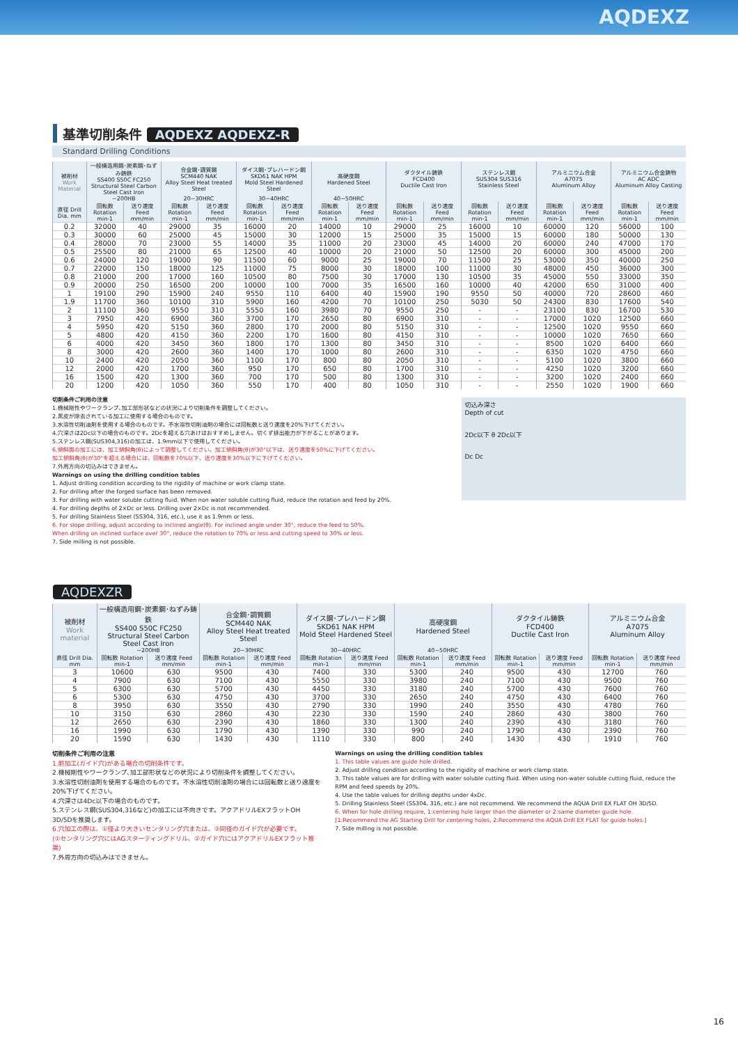AQDEXZ
基準切削条件 AQDEXZ AQDEXZ-R
Standard Drilling Conditions
| 被削材 Work Material | 一般構造用鋼･炭素鋼･ねずみ鋳鉄 SS400 S50C FC250 Structural Steel Carbon Steel Cast Iron | | 合金鋼･調質鋼 SCM440 NAK Alloy Steel Heat treated Steel | | ダイス鋼･プレハードン鋼 SKD61 NAK HPM Mold Steel Hardened Steel | | 高硬度鋼 Hardened Steel | | ダクタイル鋳鉄 FCD400 Ductile Cast Iron | | ステンレス鋼 SUS304 SUS316 Stainless Steel | | アルミニウム合金 A7075 Aluminum Alloy | | アルミニウム合金鋳物 AC ADC Aluminum Alloy Casting | |
| --- | --- | --- | --- | --- | --- | --- | --- | --- | --- | --- | --- | --- | --- | --- | --- | --- |
| | ~200HB | | 20~30HRC | | 30~40HRC | | 40~50HRC | | | | | | | | | |
| 直径 Drill Dia. mm | 回転数 Rotation min-1 | 送り速度 Feed mm/min | 回転数 Rotation min-1 | 送り速度 Feed mm/min | 回転数 Rotation min-1 | 送り速度 Feed mm/min | 回転数 Rotation min-1 | 送り速度 Feed mm/min | 回転数 Rotation min-1 | 送り速度 Feed mm/min | 回転数 Rotation min-1 | 送り速度 Feed mm/min | 回転数 Rotation min-1 | 送り速度 Feed mm/min | 回転数 Rotation min-1 | 送り速度 Feed mm/min |
| 0.2 | 32000 | 40 | 29000 | 35 | 16000 | 20 | 14000 | 10 | 29000 | 25 | 16000 | 10 | 60000 | 120 | 56000 | 100 |
| 0.3 | 30000 | 60 | 25000 | 45 | 15000 | 30 | 12000 | 15 | 25000 | 35 | 15000 | 15 | 60000 | 180 | 50000 | 130 |
| 0.4 | 28000 | 70 | 23000 | 55 | 14000 | 35 | 11000 | 20 | 23000 | 45 | 14000 | 20 | 60000 | 240 | 47000 | 170 |
| 0.5 | 25500 | 80 | 21000 | 65 | 12500 | 40 | 10000 | 20 | 21000 | 50 | 12500 | 20 | 60000 | 300 | 45000 | 200 |
| 0.6 | 24000 | 120 | 19000 | 90 | 11500 | 60 | 9000 | 25 | 19000 | 70 | 11500 | 25 | 53000 | 350 | 40000 | 250 |
| 0.7 | 22000 | 150 | 18000 | 125 | 11000 | 75 | 8000 | 30 | 18000 | 100 | 11000 | 30 | 48000 | 450 | 36000 | 300 |
| 0.8 | 21000 | 200 | 17000 | 160 | 10500 | 80 | 7500 | 30 | 17000 | 130 | 10500 | 35 | 45000 | 550 | 33000 | 350 |
| 0.9 | 20000 | 250 | 16500 | 200 | 10000 | 100 | 7000 | 35 | 16500 | 160 | 10000 | 40 | 42000 | 650 | 31000 | 400 |
| 1 | 19100 | 290 | 15900 | 240 | 9550 | 110 | 6400 | 40 | 15900 | 190 | 9550 | 50 | 40000 | 720 | 28600 | 460 |
| 1.9 | 11700 | 360 | 10100 | 310 | 5900 | 160 | 4200 | 70 | 10100 | 250 | 5030 | 50 | 24300 | 830 | 17600 | 540 |
| 2 | 11100 | 360 | 9550 | 310 | 5550 | 160 | 3980 | 70 | 9550 | 250 | - | - | 23100 | 830 | 16700 | 530 |
| 3 | 7950 | 420 | 6900 | 360 | 3700 | 170 | 2650 | 80 | 6900 | 310 | - | - | 17000 | 1020 | 12500 | 660 |
| 4 | 5950 | 420 | 5150 | 360 | 2800 | 170 | 2000 | 80 | 5150 | 310 | - | - | 12500 | 1020 | 9550 | 660 |
| 5 | 4800 | 420 | 4150 | 360 | 2200 | 170 | 1600 | 80 | 4150 | 310 | - | - | 10000 | 1020 | 7650 | 660 |
| 6 | 4000 | 420 | 3450 | 360 | 1800 | 170 | 1300 | 80 | 3450 | 310 | - | - | 8500 | 1020 | 6400 | 660 |
| 8 | 3000 | 420 | 2600 | 360 | 1400 | 170 | 1000 | 80 | 2600 | 310 | - | - | 6350 | 1020 | 4750 | 660 |
| 10 | 2400 | 420 | 2050 | 360 | 1100 | 170 | 800 | 80 | 2050 | 310 | - | - | 5100 | 1020 | 3800 | 660 |
| 12 | 2000 | 420 | 1700 | 360 | 950 | 170 | 650 | 80 | 1700 | 310 | - | - | 4250 | 1020 | 3200 | 660 |
| 16 | 1500 | 420 | 1300 | 360 | 700 | 170 | 500 | 80 | 1300 | 310 | - | - | 3200 | 1020 | 2400 | 660 |
| 20 | 1200 | 420 | 1050 | 360 | 550 | 170 | 400 | 80 | 1050 | 310 | - | - | 2550 | 1020 | 1900 | 660 |
切削条件ご利用の注意
1.機械剛性やワークランプ､加工部形状などの状況により切削条件を調整してください。
2.黒皮が除去されている加工に使用する場合のものです。
3.水溶性切削油剤を使用する場合のものです。不水溶性切削油剤の場合には回転数と送り速度を20%下げてください。
4.穴深さは2Dc以下の場合のものです。2Dcを超える穴あけはおすすめしません。切くず排出能力が下がることがあります。
5.ステンレス鋼(SUS304,316)の加工は、1.9mm以下で使用してください。
6.傾斜面の加工には、加工傾斜角(θ)によって調整してください。加工傾斜角(θ)が30°以下は、送り速度を50%に下げてください。
加工傾斜角(θ)が30°を超える場合には、回転数を70%以下、送り速度を30%以下に下げてください。
7.外周方向の切込みはできません。
Warnings on using the drilling condition tables
1. Adjust drilling condition according to the rigidity of machine or work clamp state.
2. For drilling after the forged surface has been removed.
3. For drilling with water soluble cutting fluid. When non water soluble cutting fluid, reduce the rotation and feed by 20%.
4. For drilling depths of 2×Dc or less. Drilling over 2×Dc is not recommended.
5. For drilling Stainless Steel (SS304, 316, etc.), use it as 1.9mm or less.
6. For slope drilling, adjust according to inclined angle(θ). For inclined angle under 30°, reduce the feed to 50%.
When drilling on inclined surface over 30°, reduce the rotation to 70% or less and cutting speed to 30% or less.
7. Side milling is not possible.
切込み深さ
Depth of cut
2Dc以下 θ 2Dc以下
Dc Dc
AQDEXZR
| 被削材 Work material | 一般構造用鋼･炭素鋼･ねずみ鋳鉄 SS400 S50C FC250 Structural Steel Carbon Steel Cast Iron | | 合金鋼･調質鋼 SCM440 NAK Alloy Steel Heat treated Steel | | ダイス鋼･プレハードン鋼 SKD61 NAK HPM Mold Steel Hardened Steel | | 高硬度鋼 Hardened Steel | | ダクタイル鋳鉄 FCD400 Ductile Cast Iron | | アルミニウム合金 A7075 Aluminum Alloy | |
| --- | --- | --- | --- | --- | --- | --- | --- | --- | --- | --- | --- | --- |
| | ~200HB | | 20~30HRC | | 30~40HRC | | 40~50HRC | | | | | |
| 直径 Drill Dia. mm | 回転数 Rotation min-1 | 送り速度 Feed mm/min | 回転数 Rotation min-1 | 送り速度 Feed mm/min | 回転数 Rotation min-1 | 送り速度 Feed mm/min | 回転数 Rotation min-1 | 送り速度 Feed mm/min | 回転数 Rotation min-1 | 送り速度 Feed mm/min | 回転数 Rotation min-1 | 送り速度 Feed mm/min |
| 3 | 10600 | 630 | 9500 | 430 | 7400 | 330 | 5300 | 240 | 9500 | 430 | 12700 | 760 |
| 4 | 7900 | 630 | 7100 | 430 | 5550 | 330 | 3980 | 240 | 7100 | 430 | 9500 | 760 |
| 5 | 6300 | 630 | 5700 | 430 | 4450 | 330 | 3180 | 240 | 5700 | 430 | 7600 | 760 |
| 6 | 5300 | 630 | 4750 | 430 | 3700 | 330 | 2650 | 240 | 4750 | 430 | 6400 | 760 |
| 8 | 3950 | 630 | 3550 | 430 | 2790 | 330 | 1990 | 240 | 3550 | 430 | 4780 | 760 |
| 10 | 3150 | 630 | 2860 | 430 | 2230 | 330 | 1590 | 240 | 2860 | 430 | 3800 | 760 |
| 12 | 2650 | 630 | 2390 | 430 | 1860 | 330 | 1300 | 240 | 2390 | 430 | 3180 | 760 |
| 16 | 1990 | 630 | 1790 | 430 | 1390 | 330 | 990 | 240 | 1790 | 430 | 2390 | 760 |
| 20 | 1590 | 630 | 1430 | 430 | 1110 | 330 | 800 | 240 | 1430 | 430 | 1910 | 760 |
切削条件ご利用の注意
1.前加工(ガイド穴)がある場合の切削条件です。
2.機械剛性やワークランプ､加工部形状などの状況により切削条件を調整してください。
3.水溶性切削油剤を使用する場合のものです。不水溶性切削油剤の場合には回転数と送り速度を20%下げてください。
4.穴深さは4Dc以下の場合のものです。
5.ステンレス鋼(SUS304,316など)の加工には不向きです。アクアドリルEXフラットOH 3D/5Dを推奨します。
6.穴加工の際は、①径より大きいセンタリング穴または、②同径のガイド穴が必要です。
(①センタリング穴にはAGスターティングドリル、②ガイド穴にはアクアドリルEXフラット推奨)
7.外周方向の切込みはできません。
Warnings on using the drilling condition tables
1. This table values are guide hole drilled.
2. Adjust drilling condition according to the rigidity of machine or work clamp state.
3. This table values are for drilling with water soluble cutting fluid. When using non-water soluble cutting fluid, reduce the RPM and feed speeds by 20%.
4. Use the table values for drilling depths under 4xDc.
5. Drilling Stainless Steel (SS304, 316, etc.) are not recommend. We recommend the AQUA Drill EX FLAT OH 3D/5D.
6. When for hole drilling require, 1:centering hole larger than the diameter or 2:same diameter guide hole.
[1:Recommend the AG Starting Drill for centering holes, 2:Recommend the AQUA Drill EX FLAT for guide holes.]
7. Side milling is not possible.
16